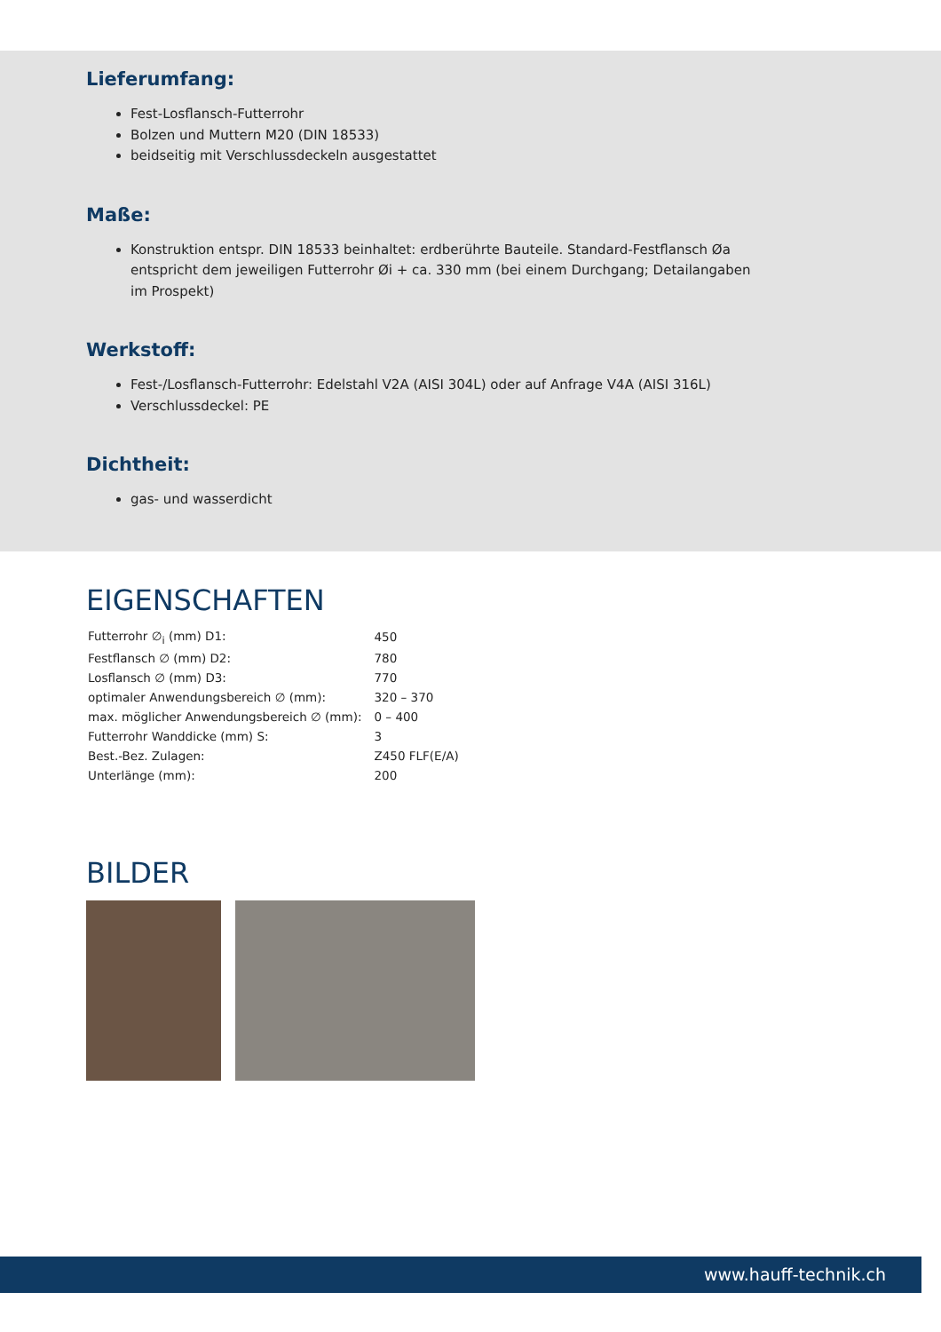Lieferumfang:
Fest-Losflansch-Futterrohr
Bolzen und Muttern M20 (DIN 18533)
beidseitig mit Verschlussdeckeln ausgestattet
Maße:
Konstruktion entspr. DIN 18533 beinhaltet: erdberührte Bauteile. Standard-Festflansch Øa entspricht dem jeweiligen Futterrohr Øi + ca. 330 mm (bei einem Durchgang; Detailangaben im Prospekt)
Werkstoff:
Fest-/Losflansch-Futterrohr: Edelstahl V2A (AISI 304L) oder auf Anfrage V4A (AISI 316L)
Verschlussdeckel: PE
Dichtheit:
gas- und wasserdicht
EIGENSCHAFTEN
| Futterrohr ∅<sub>i</sub> (mm) D1: | 450 |
| Festflansch ∅ (mm) D2: | 780 |
| Losflansch ∅ (mm) D3: | 770 |
| optimaler Anwendungsbereich ∅ (mm): | 320 – 370 |
| max. möglicher Anwendungsbereich ∅ (mm): | 0 – 400 |
| Futterrohr Wanddicke (mm) S: | 3 |
| Best.-Bez. Zulagen: | Z450 FLF(E/A) |
| Unterlänge (mm): | 200 |
BILDER
www.hauff-technik.ch